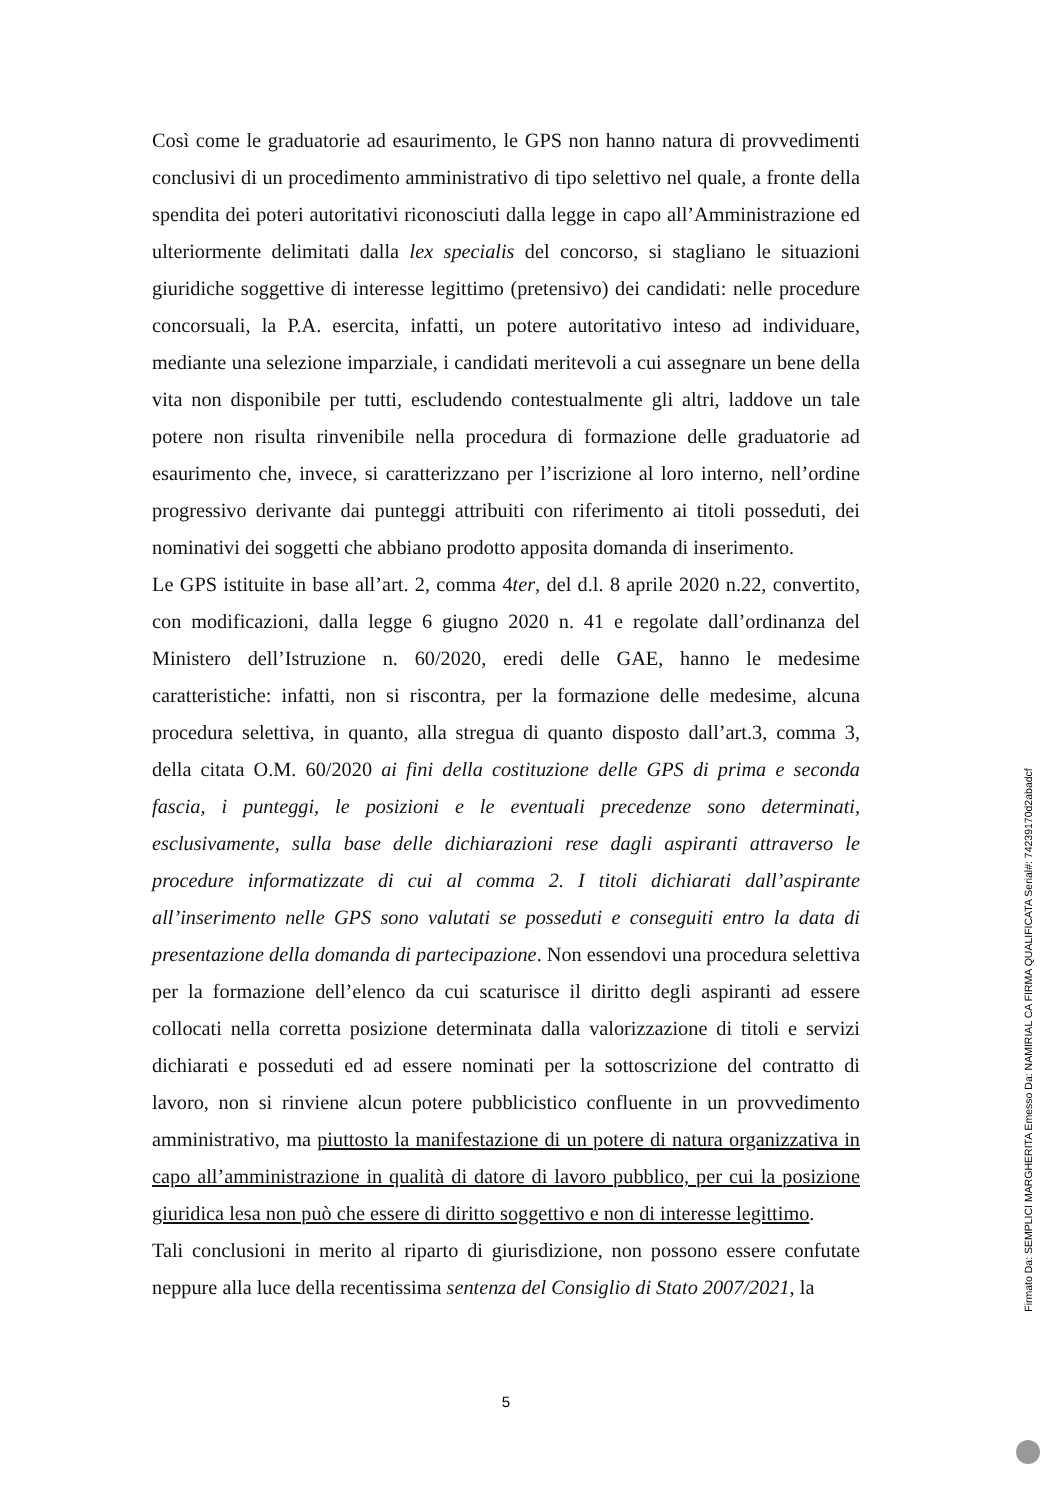Così come le graduatorie ad esaurimento, le GPS non hanno natura di provvedimenti conclusivi di un procedimento amministrativo di tipo selettivo nel quale, a fronte della spendita dei poteri autoritativi riconosciuti dalla legge in capo all’Amministrazione ed ulteriormente delimitati dalla lex specialis del concorso, si stagliano le situazioni giuridiche soggettive di interesse legittimo (pretensivo) dei candidati: nelle procedure concorsuali, la P.A. esercita, infatti, un potere autoritativo inteso ad individuare, mediante una selezione imparziale, i candidati meritevoli a cui assegnare un bene della vita non disponibile per tutti, escludendo contestualmente gli altri, laddove un tale potere non risulta rinvenibile nella procedura di formazione delle graduatorie ad esaurimento che, invece, si caratterizzano per l’iscrizione al loro interno, nell’ordine progressivo derivante dai punteggi attribuiti con riferimento ai titoli posseduti, dei nominativi dei soggetti che abbiano prodotto apposita domanda di inserimento.
Le GPS istituite in base all’art. 2, comma 4ter, del d.l. 8 aprile 2020 n.22, convertito, con modificazioni, dalla legge 6 giugno 2020 n. 41 e regolate dall’ordinanza del Ministero dell’Istruzione n. 60/2020, eredi delle GAE, hanno le medesime caratteristiche: infatti, non si riscontra, per la formazione delle medesime, alcuna procedura selettiva, in quanto, alla stregua di quanto disposto dall’art.3, comma 3, della citata O.M. 60/2020 ai fini della costituzione delle GPS di prima e seconda fascia, i punteggi, le posizioni e le eventuali precedenze sono determinati, esclusivamente, sulla base delle dichiarazioni rese dagli aspiranti attraverso le procedure informatizzate di cui al comma 2. I titoli dichiarati dall’aspirante all’inserimento nelle GPS sono valutati se posseduti e conseguiti entro la data di presentazione della domanda di partecipazione. Non essendovi una procedura selettiva per la formazione dell’elenco da cui scaturisce il diritto degli aspiranti ad essere collocati nella corretta posizione determinata dalla valorizzazione di titoli e servizi dichiarati e posseduti ed ad essere nominati per la sottoscrizione del contratto di lavoro, non si rinviene alcun potere pubblicistico confluente in un provvedimento amministrativo, ma piuttosto la manifestazione di un potere di natura organizzativa in capo all’amministrazione in qualità di datore di lavoro pubblico, per cui la posizione giuridica lesa non può che essere di diritto soggettivo e non di interesse legittimo.
Tali conclusioni in merito al riparto di giurisdizione, non possono essere confutate neppure alla luce della recentissima sentenza del Consiglio di Stato 2007/2021, la
5
Firmato Da: SEMPLICI MARGHERITA Emesso Da: NAMIRIAL CA FIRMA QUALIFICATA Serial#: 74239170d2abadcf